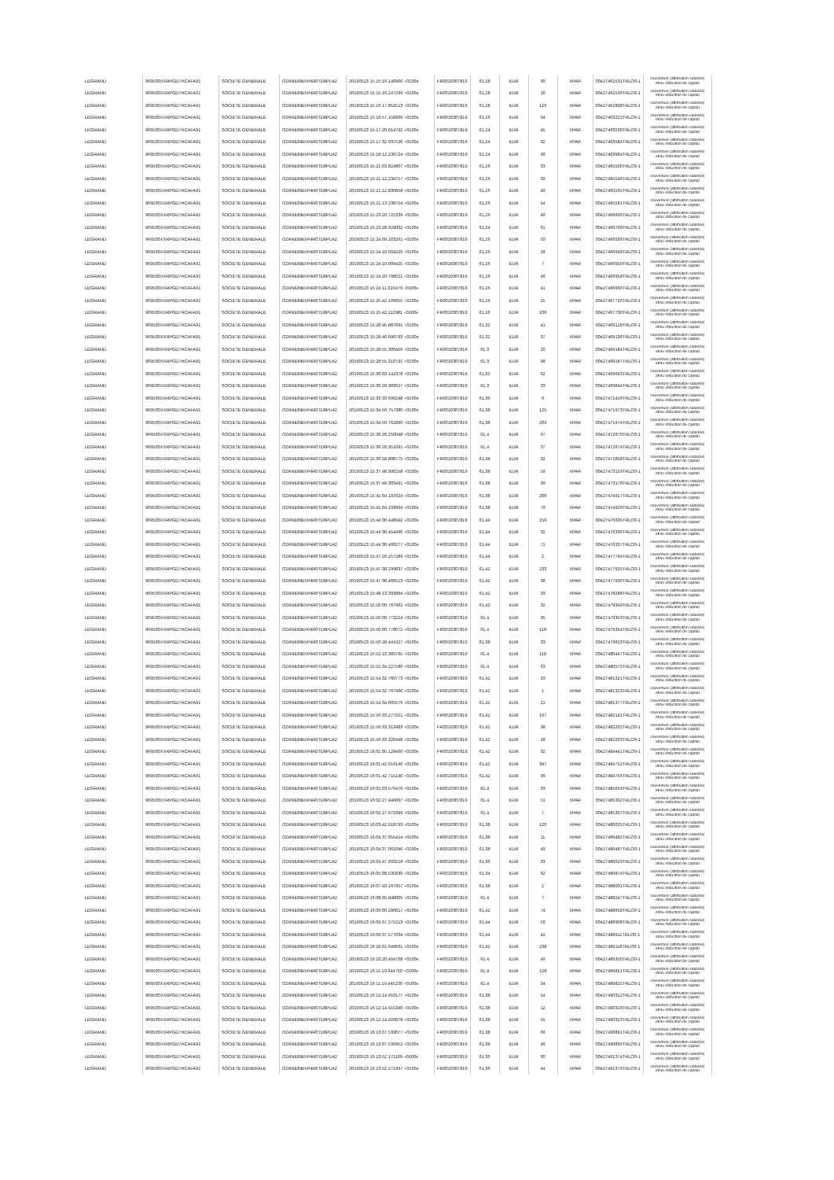| LEGRAND | 969500XXRPGD7HCAFA91 | SOCIETE GENERALE | O2RNE8IBXP4R0TD8PU42 | 20190523 15:15:16.146966 +0100s | FR0010307819 | 61,28 | EUR | 60 | XPAR | 00427462531TRLO0-1 | couverture (attribution salariée) et/ou réduction de capital |
| LEGRAND | 969500XXRPGD7HCAFA91 | SOCIETE GENERALE | O2RNE8IBXP4R0TD8PU42 | 20190523 15:15:16.247299 +0100s | FR0010307819 | 61,28 | EUR | 10 | XPAR | 00427462536TRLO0-1 | couverture (attribution salariée) et/ou réduction de capital |
| LEGRAND | 969500XXRPGD7HCAFA91 | SOCIETE GENERALE | O2RNE8IBXP4R0TD8PU42 | 20190523 15:16:17.852513 +0100s | FR0010307819 | 61,28 | EUR | 126 | XPAR | 00427462898TRLO0-1 | couverture (attribution salariée) et/ou réduction de capital |
| LEGRAND | 969500XXRPGD7HCAFA91 | SOCIETE GENERALE | O2RNE8IBXP4R0TD8PU42 | 20190523 15:16:57.158906 +0100s | FR0010307819 | 61,26 | EUR | 64 | XPAR | 00427463222TRLO0-1 | couverture (attribution salariée) et/ou réduction de capital |
| LEGRAND | 969500XXRPGD7HCAFA91 | SOCIETE GENERALE | O2RNE8IBXP4R0TD8PU42 | 20190523 15:17:20.014792 +0100s | FR0010307819 | 61,24 | EUR | 45 | XPAR | 00427463530TRLO0-1 | couverture (attribution salariée) et/ou réduction de capital |
| LEGRAND | 969500XXRPGD7HCAFA91 | SOCIETE GENERALE | O2RNE8IBXP4R0TD8PU42 | 20190523 15:17:32.037520 +0100s | FR0010307819 | 61,24 | EUR | 32 | XPAR | 00427463584TRLO0-1 | couverture (attribution salariée) et/ou réduction de capital |
| LEGRAND | 969500XXRPGD7HCAFA91 | SOCIETE GENERALE | O2RNE8IBXP4R0TD8PU42 | 20190523 15:18:12.236724 +0100s | FR0010307819 | 61,24 | EUR | 90 | XPAR | 00427463984TRLO0-1 | couverture (attribution salariée) et/ou réduction de capital |
| LEGRAND | 969500XXRPGD7HCAFA91 | SOCIETE GENERALE | O2RNE8IBXP4R0TD8PU42 | 20190523 15:21:03.824807 +0100s | FR0010307819 | 61,26 | EUR | 33 | XPAR | 00427465500TRLO0-1 | couverture (attribution salariée) et/ou réduction de capital |
| LEGRAND | 969500XXRPGD7HCAFA91 | SOCIETE GENERALE | O2RNE8IBXP4R0TD8PU42 | 20190523 15:21:12.234757 +0100s | FR0010307819 | 61,26 | EUR | 30 | XPAR | 00427465546TRLO0-1 | couverture (attribution salariée) et/ou réduction de capital |
| LEGRAND | 969500XXRPGD7HCAFA91 | SOCIETE GENERALE | O2RNE8IBXP4R0TD8PU42 | 20190523 15:21:12.836858 +0100s | FR0010307819 | 61,26 | EUR | 40 | XPAR | 00427465565TRLO0-1 | couverture (attribution salariée) et/ou réduction de capital |
| LEGRAND | 969500XXRPGD7HCAFA91 | SOCIETE GENERALE | O2RNE8IBXP4R0TD8PU42 | 20190523 15:21:13.238754 +0100s | FR0010307819 | 61,26 | EUR | 54 | XPAR | 00427465581TRLO0-1 | couverture (attribution salariée) et/ou réduction de capital |
| LEGRAND | 969500XXRPGD7HCAFA91 | SOCIETE GENERALE | O2RNE8IBXP4R0TD8PU42 | 20190523 15:23:26.725339 +0100s | FR0010307819 | 61,26 | EUR | 46 | XPAR | 00427466696TRLO0-1 | couverture (attribution salariée) et/ou réduction de capital |
| LEGRAND | 969500XXRPGD7HCAFA91 | SOCIETE GENERALE | O2RNE8IBXP4R0TD8PU42 | 20190523 15:23:28.929002 +0100s | FR0010307819 | 61,24 | EUR | 61 | XPAR | 00427466700TRLO0-1 | couverture (attribution salariée) et/ou réduction de capital |
| LEGRAND | 969500XXRPGD7HCAFA91 | SOCIETE GENERALE | O2RNE8IBXP4R0TD8PU42 | 20190523 15:24:09.103261 +0100s | FR0010307819 | 61,26 | EUR | 50 | XPAR | 00427466936TRLO0-1 | couverture (attribution salariée) et/ou réduction de capital |
| LEGRAND | 969500XXRPGD7HCAFA91 | SOCIETE GENERALE | O2RNE8IBXP4R0TD8PU42 | 20190523 15:24:10.004220 +0100s | FR0010307819 | 61,26 | EUR | 28 | XPAR | 00427466948TRLO0-1 | couverture (attribution salariée) et/ou réduction de capital |
| LEGRAND | 969500XXRPGD7HCAFA91 | SOCIETE GENERALE | O2RNE8IBXP4R0TD8PU42 | 20190523 15:24:10.009425 +0100s | FR0010307819 | 61,26 | EUR | 7 | XPAR | 00427466950TRLO0-1 | couverture (attribution salariée) et/ou réduction de capital |
| LEGRAND | 969500XXRPGD7HCAFA91 | SOCIETE GENERALE | O2RNE8IBXP4R0TD8PU42 | 20190523 15:24:10.708021 +0100s | FR0010307819 | 61,26 | EUR | 46 | XPAR | 00427466958TRLO0-1 | couverture (attribution salariée) et/ou réduction de capital |
| LEGRAND | 969500XXRPGD7HCAFA91 | SOCIETE GENERALE | O2RNE8IBXP4R0TD8PU42 | 20190523 15:24:11.310479 +0100s | FR0010307819 | 61,26 | EUR | 41 | XPAR | 00427466966TRLO0-1 | couverture (attribution salariée) et/ou réduction de capital |
| LEGRAND | 969500XXRPGD7HCAFA91 | SOCIETE GENERALE | O2RNE8IBXP4R0TD8PU42 | 20190523 15:25:42.109055 +0100s | FR0010307819 | 61,26 | EUR | 25 | XPAR | 00427467726TRLO0-1 | couverture (attribution salariée) et/ou réduction de capital |
| LEGRAND | 969500XXRPGD7HCAFA91 | SOCIETE GENERALE | O2RNE8IBXP4R0TD8PU42 | 20190523 15:25:42.112981 +0100s | FR0010307819 | 61,26 | EUR | 106 | XPAR | 00427467730TRLO0-1 | couverture (attribution salariée) et/ou réduction de capital |
| LEGRAND | 969500XXRPGD7HCAFA91 | SOCIETE GENERALE | O2RNE8IBXP4R0TD8PU42 | 20190523 15:28:45.887091 +0100s | FR0010307819 | 61,32 | EUR | 41 | XPAR | 00427469128TRLO0-1 | couverture (attribution salariée) et/ou réduction de capital |
| LEGRAND | 969500XXRPGD7HCAFA91 | SOCIETE GENERALE | O2RNE8IBXP4R0TD8PU42 | 20190523 15:28:46.690793 +0100s | FR0010307819 | 61,32 | EUR | 37 | XPAR | 00427469136TRLO0-1 | couverture (attribution salariée) et/ou réduction de capital |
| LEGRAND | 969500XXRPGD7HCAFA91 | SOCIETE GENERALE | O2RNE8IBXP4R0TD8PU42 | 20190523 15:28:55.306456 +0100s | FR0010307819 | 61,3 | EUR | 20 | XPAR | 00427469184TRLO0-1 | couverture (attribution salariée) et/ou réduction de capital |
| LEGRAND | 969500XXRPGD7HCAFA91 | SOCIETE GENERALE | O2RNE8IBXP4R0TD8PU42 | 20190523 15:28:55.310791 +0100s | FR0010307819 | 61,3 | EUR | 98 | XPAR | 00427469187TRLO0-1 | couverture (attribution salariée) et/ou réduction de capital |
| LEGRAND | 969500XXRPGD7HCAFA91 | SOCIETE GENERALE | O2RNE8IBXP4R0TD8PU42 | 20190523 15:30:03.142378 +0100s | FR0010307819 | 61,32 | EUR | 62 | XPAR | 00427469643TRLO0-1 | couverture (attribution salariée) et/ou réduction de capital |
| LEGRAND | 969500XXRPGD7HCAFA91 | SOCIETE GENERALE | O2RNE8IBXP4R0TD8PU42 | 20190523 15:30:29.383627 +0100s | FR0010307819 | 61,3 | EUR | 33 | XPAR | 00427469844TRLO0-1 | couverture (attribution salariée) et/ou réduction de capital |
| LEGRAND | 969500XXRPGD7HCAFA91 | SOCIETE GENERALE | O2RNE8IBXP4R0TD8PU42 | 20190523 15:33:33.696248 +0100s | FR0010307819 | 61,36 | EUR | 6 | XPAR | 00427471416TRLO0-1 | couverture (attribution salariée) et/ou réduction de capital |
| LEGRAND | 969500XXRPGD7HCAFA91 | SOCIETE GENERALE | O2RNE8IBXP4R0TD8PU42 | 20190523 15:34:56.757380 +0100s | FR0010307819 | 61,38 | EUR | 125 | XPAR | 00427471973TRLO0-1 | couverture (attribution salariée) et/ou réduction de capital |
| LEGRAND | 969500XXRPGD7HCAFA91 | SOCIETE GENERALE | O2RNE8IBXP4R0TD8PU42 | 20190523 15:34:56.762896 +0100s | FR0010307819 | 61,38 | EUR | 209 | XPAR | 00427471974TRLO0-1 | couverture (attribution salariée) et/ou réduction de capital |
| LEGRAND | 969500XXRPGD7HCAFA91 | SOCIETE GENERALE | O2RNE8IBXP4R0TD8PU42 | 20190523 15:36:26.250048 +0100s | FR0010307819 | 61,4 | EUR | 97 | XPAR | 00427472670TRLO0-1 | couverture (attribution salariée) et/ou réduction de capital |
| LEGRAND | 969500XXRPGD7HCAFA91 | SOCIETE GENERALE | O2RNE8IBXP4R0TD8PU42 | 20190523 15:36:26.351691 +0100s | FR0010307819 | 61,4 | EUR | 37 | XPAR | 00427472674TRLO0-1 | couverture (attribution salariée) et/ou réduction de capital |
| LEGRAND | 969500XXRPGD7HCAFA91 | SOCIETE GENERALE | O2RNE8IBXP4R0TD8PU42 | 20190523 15:36:58.808775 +0100s | FR0010307819 | 61,38 | EUR | 32 | XPAR | 00427472858TRLO0-1 | couverture (attribution salariée) et/ou réduction de capital |
| LEGRAND | 969500XXRPGD7HCAFA91 | SOCIETE GENERALE | O2RNE8IBXP4R0TD8PU42 | 20190523 15:37:48.900258 +0100s | FR0010307819 | 61,38 | EUR | 59 | XPAR | 00427473159TRLO0-1 | couverture (attribution salariée) et/ou réduction de capital |
| LEGRAND | 969500XXRPGD7HCAFA91 | SOCIETE GENERALE | O2RNE8IBXP4R0TD8PU42 | 20190523 15:37:49.303491 +0100s | FR0010307819 | 61,38 | EUR | 39 | XPAR | 00427473178TRLO0-1 | couverture (attribution salariée) et/ou réduction de capital |
| LEGRAND | 969500XXRPGD7HCAFA91 | SOCIETE GENERALE | O2RNE8IBXP4R0TD8PU42 | 20190523 15:41:04.187024 +0100s | FR0010307819 | 61,38 | EUR | 206 | XPAR | 00427474917TRLO0-1 | couverture (attribution salariée) et/ou réduction de capital |
| LEGRAND | 969500XXRPGD7HCAFA91 | SOCIETE GENERALE | O2RNE8IBXP4R0TD8PU42 | 20190523 15:41:04.193604 +0100s | FR0010307819 | 61,38 | EUR | 70 | XPAR | 00427474920TRLO0-1 | couverture (attribution salariée) et/ou réduction de capital |
| LEGRAND | 969500XXRPGD7HCAFA91 | SOCIETE GENERALE | O2RNE8IBXP4R0TD8PU42 | 20190523 15:44:30.448942 +0100s | FR0010307819 | 61,44 | EUR | 156 | XPAR | 00427476335TRLO0-1 | couverture (attribution salariée) et/ou réduction de capital |
| LEGRAND | 969500XXRPGD7HCAFA91 | SOCIETE GENERALE | O2RNE8IBXP4R0TD8PU42 | 20190523 15:44:30.454490 +0100s | FR0010307819 | 61,44 | EUR | 32 | XPAR | 00427476336TRLO0-1 | couverture (attribution salariée) et/ou réduction de capital |
| LEGRAND | 969500XXRPGD7HCAFA91 | SOCIETE GENERALE | O2RNE8IBXP4R0TD8PU42 | 20190523 15:44:30.460277 +0100s | FR0010307819 | 61,44 | EUR | 71 | XPAR | 00427476337TRLO0-1 | couverture (attribution salariée) et/ou réduction de capital |
| LEGRAND | 969500XXRPGD7HCAFA91 | SOCIETE GENERALE | O2RNE8IBXP4R0TD8PU42 | 20190523 15:47:26.257289 +0100s | FR0010307819 | 61,44 | EUR | 2 | XPAR | 00427477794TRLO0-1 | couverture (attribution salariée) et/ou réduction de capital |
| LEGRAND | 969500XXRPGD7HCAFA91 | SOCIETE GENERALE | O2RNE8IBXP4R0TD8PU42 | 20190523 15:47:38.299837 +0100s | FR0010307819 | 61,42 | EUR | 233 | XPAR | 00427477925TRLO0-1 | couverture (attribution salariée) et/ou réduction de capital |
| LEGRAND | 969500XXRPGD7HCAFA91 | SOCIETE GENERALE | O2RNE8IBXP4R0TD8PU42 | 20190523 15:47:38.400513 +0100s | FR0010307819 | 61,42 | EUR | 38 | XPAR | 00427477930TRLO0-1 | couverture (attribution salariée) et/ou réduction de capital |
| LEGRAND | 969500XXRPGD7HCAFA91 | SOCIETE GENERALE | O2RNE8IBXP4R0TD8PU42 | 20190523 15:48:13.393884 +0100s | FR0010307819 | 61,42 | EUR | 33 | XPAR | 00427478288TRLO0-1 | couverture (attribution salariée) et/ou réduction de capital |
| LEGRAND | 969500XXRPGD7HCAFA91 | SOCIETE GENERALE | O2RNE8IBXP4R0TD8PU42 | 20190523 15:50:00.767962 +0100s | FR0010307819 | 61,42 | EUR | 32 | XPAR | 00427479349TRLO0-1 | couverture (attribution salariée) et/ou réduction de capital |
| LEGRAND | 969500XXRPGD7HCAFA91 | SOCIETE GENERALE | O2RNE8IBXP4R0TD8PU42 | 20190523 15:50:00.773224 +0100s | FR0010307819 | 61,4 | EUR | 35 | XPAR | 00427479353TRLO0-1 | couverture (attribution salariée) et/ou réduction de capital |
| LEGRAND | 969500XXRPGD7HCAFA91 | SOCIETE GENERALE | O2RNE8IBXP4R0TD8PU42 | 20190523 15:50:00.778072 +0100s | FR0010307819 | 61,4 | EUR | 118 | XPAR | 00427479354TRLO0-1 | couverture (attribution salariée) et/ou réduction de capital |
| LEGRAND | 969500XXRPGD7HCAFA91 | SOCIETE GENERALE | O2RNE8IBXP4R0TD8PU42 | 20190523 15:50:28.441927 +0100s | FR0010307819 | 61,38 | EUR | 33 | XPAR | 00427479623TRLO0-1 | couverture (attribution salariée) et/ou réduction de capital |
| LEGRAND | 969500XXRPGD7HCAFA91 | SOCIETE GENERALE | O2RNE8IBXP4R0TD8PU42 | 20190523 15:52:10.383765 +0100s | FR0010307819 | 61,4 | EUR | 118 | XPAR | 00427480447TRLO0-1 | couverture (attribution salariée) et/ou réduction de capital |
| LEGRAND | 969500XXRPGD7HCAFA91 | SOCIETE GENERALE | O2RNE8IBXP4R0TD8PU42 | 20190523 15:52:34.227586 +0100s | FR0010307819 | 61,4 | EUR | 63 | XPAR | 00427480575TRLO0-1 | couverture (attribution salariée) et/ou réduction de capital |
| LEGRAND | 969500XXRPGD7HCAFA91 | SOCIETE GENERALE | O2RNE8IBXP4R0TD8PU42 | 20190523 15:54:32.760773 +0100s | FR0010307819 | 61,42 | EUR | 29 | XPAR | 00427481321TRLO0-1 | couverture (attribution salariée) et/ou réduction de capital |
| LEGRAND | 969500XXRPGD7HCAFA91 | SOCIETE GENERALE | O2RNE8IBXP4R0TD8PU42 | 20190523 15:54:32.767960 +0100s | FR0010307819 | 61,42 | EUR | 1 | XPAR | 00427481323TRLO0-1 | couverture (attribution salariée) et/ou réduction de capital |
| LEGRAND | 969500XXRPGD7HCAFA91 | SOCIETE GENERALE | O2RNE8IBXP4R0TD8PU42 | 20190523 15:54:34.065579 +0100s | FR0010307819 | 61,42 | EUR | 21 | XPAR | 00427481377TRLO0-1 | couverture (attribution salariée) et/ou réduction de capital |
| LEGRAND | 969500XXRPGD7HCAFA91 | SOCIETE GENERALE | O2RNE8IBXP4R0TD8PU42 | 20190523 15:56:33.277251 +0100s | FR0010307819 | 61,42 | EUR | 197 | XPAR | 00427482191TRLO0-1 | couverture (attribution salariée) et/ou réduction de capital |
| LEGRAND | 969500XXRPGD7HCAFA91 | SOCIETE GENERALE | O2RNE8IBXP4R0TD8PU42 | 20190523 15:56:33.313483 +0100s | FR0010307819 | 61,42 | EUR | 38 | XPAR | 00427482202TRLO0-1 | couverture (attribution salariée) et/ou réduction de capital |
| LEGRAND | 969500XXRPGD7HCAFA91 | SOCIETE GENERALE | O2RNE8IBXP4R0TD8PU42 | 20190523 15:56:33.320448 +0100s | FR0010307819 | 61,42 | EUR | 28 | XPAR | 00427482203TRLO0-1 | couverture (attribution salariée) et/ou réduction de capital |
| LEGRAND | 969500XXRPGD7HCAFA91 | SOCIETE GENERALE | O2RNE8IBXP4R0TD8PU42 | 20190523 16:01:05.128460 +0100s | FR0010307819 | 61,42 | EUR | 32 | XPAR | 00427484441TRLO0-1 | couverture (attribution salariée) et/ou réduction de capital |
| LEGRAND | 969500XXRPGD7HCAFA91 | SOCIETE GENERALE | O2RNE8IBXP4R0TD8PU42 | 20190523 16:01:42.616140 +0100s | FR0010307819 | 61,42 | EUR | 347 | XPAR | 00427484752TRLO0-1 | couverture (attribution salariée) et/ou réduction de capital |
| LEGRAND | 969500XXRPGD7HCAFA91 | SOCIETE GENERALE | O2RNE8IBXP4R0TD8PU42 | 20190523 16:01:42.715140 +0100s | FR0010307819 | 61,42 | EUR | 36 | XPAR | 00427484756TRLO0-1 | couverture (attribution salariée) et/ou réduction de capital |
| LEGRAND | 969500XXRPGD7HCAFA91 | SOCIETE GENERALE | O2RNE8IBXP4R0TD8PU42 | 20190523 16:02:03.576470 +0100s | FR0010307819 | 61,4 | EUR | 33 | XPAR | 00427485059TRLO0-1 | couverture (attribution salariée) et/ou réduction de capital |
| LEGRAND | 969500XXRPGD7HCAFA91 | SOCIETE GENERALE | O2RNE8IBXP4R0TD8PU42 | 20190523 16:02:27.946007 +0100s | FR0010307819 | 61,4 | EUR | 51 | XPAR | 00427485332TRLO0-1 | couverture (attribution salariée) et/ou réduction de capital |
| LEGRAND | 969500XXRPGD7HCAFA91 | SOCIETE GENERALE | O2RNE8IBXP4R0TD8PU42 | 20190523 16:02:27.972999 +0100s | FR0010307819 | 61,4 | EUR | 7 | XPAR | 00427485337TRLO0-1 | couverture (attribution salariée) et/ou réduction de capital |
| LEGRAND | 969500XXRPGD7HCAFA91 | SOCIETE GENERALE | O2RNE8IBXP4R0TD8PU42 | 20190523 16:03:42.618793 +0100s | FR0010307819 | 61,38 | EUR | 120 | XPAR | 00427486025TRLO0-1 | couverture (attribution salariée) et/ou réduction de capital |
| LEGRAND | 969500XXRPGD7HCAFA91 | SOCIETE GENERALE | O2RNE8IBXP4R0TD8PU42 | 20190523 16:04:37.055414 +0100s | FR0010307819 | 61,38 | EUR | 11 | XPAR | 00427486482TRLO0-1 | couverture (attribution salariée) et/ou réduction de capital |
| LEGRAND | 969500XXRPGD7HCAFA91 | SOCIETE GENERALE | O2RNE8IBXP4R0TD8PU42 | 20190523 16:04:37.061046 +0100s | FR0010307819 | 61,38 | EUR | 49 | XPAR | 00427486487TRLO0-1 | couverture (attribution salariée) et/ou réduction de capital |
| LEGRAND | 969500XXRPGD7HCAFA91 | SOCIETE GENERALE | O2RNE8IBXP4R0TD8PU42 | 20190523 16:04:47.093218 +0100s | FR0010307819 | 61,36 | EUR | 33 | XPAR | 00427486629TRLO0-1 | couverture (attribution salariée) et/ou réduction de capital |
| LEGRAND | 969500XXRPGD7HCAFA91 | SOCIETE GENERALE | O2RNE8IBXP4R0TD8PU42 | 20190523 16:05:08.535830 +0100s | FR0010307819 | 61,34 | EUR | 32 | XPAR | 00427486874TRLO0-1 | couverture (attribution salariée) et/ou réduction de capital |
| LEGRAND | 969500XXRPGD7HCAFA91 | SOCIETE GENERALE | O2RNE8IBXP4R0TD8PU42 | 20190523 16:07:43.167957 +0100s | FR0010307819 | 61,38 | EUR | 2 | XPAR | 00427488001TRLO0-1 | couverture (attribution salariée) et/ou réduction de capital |
| LEGRAND | 969500XXRPGD7HCAFA91 | SOCIETE GENERALE | O2RNE8IBXP4R0TD8PU42 | 20190523 16:08:05.848005 +0100s | FR0010307819 | 61,4 | EUR | 7 | XPAR | 00427488247TRLO0-1 | couverture (attribution salariée) et/ou réduction de capital |
| LEGRAND | 969500XXRPGD7HCAFA91 | SOCIETE GENERALE | O2RNE8IBXP4R0TD8PU42 | 20190523 16:09:00.286817 +0100s | FR0010307819 | 61,42 | EUR | 74 | XPAR | 00427488650TRLO0-1 | couverture (attribution salariée) et/ou réduction de capital |
| LEGRAND | 969500XXRPGD7HCAFA91 | SOCIETE GENERALE | O2RNE8IBXP4R0TD8PU42 | 20190523 16:09:37.275213 +0100s | FR0010307819 | 61,44 | EUR | 50 | XPAR | 00427488908TRLO0-1 | couverture (attribution salariée) et/ou réduction de capital |
| LEGRAND | 969500XXRPGD7HCAFA91 | SOCIETE GENERALE | O2RNE8IBXP4R0TD8PU42 | 20190523 16:09:37.577634 +0100s | FR0010307819 | 61,44 | EUR | 42 | XPAR | 00427488911TRLO0-1 | couverture (attribution salariée) et/ou réduction de capital |
| LEGRAND | 969500XXRPGD7HCAFA91 | SOCIETE GENERALE | O2RNE8IBXP4R0TD8PU42 | 20190523 16:10:01.649661 +0100s | FR0010307819 | 61,42 | EUR | 238 | XPAR | 00427489118TRLO0-1 | couverture (attribution salariée) et/ou réduction de capital |
| LEGRAND | 969500XXRPGD7HCAFA91 | SOCIETE GENERALE | O2RNE8IBXP4R0TD8PU42 | 20190523 16:10:20.404708 +0100s | FR0010307819 | 61,4 | EUR | 46 | XPAR | 00427489350TRLO0-1 | couverture (attribution salariée) et/ou réduction de capital |
| LEGRAND | 969500XXRPGD7HCAFA91 | SOCIETE GENERALE | O2RNE8IBXP4R0TD8PU42 | 20190523 16:11:19.344750 +0100s | FR0010307819 | 61,4 | EUR | 128 | XPAR | 00427489821TRLO0-1 | couverture (attribution salariée) et/ou réduction de capital |
| LEGRAND | 969500XXRPGD7HCAFA91 | SOCIETE GENERALE | O2RNE8IBXP4R0TD8PU42 | 20190523 16:11:19.445230 +0100s | FR0010307819 | 61,4 | EUR | 34 | XPAR | 00427489825TRLO0-1 | couverture (attribution salariée) et/ou réduction de capital |
| LEGRAND | 969500XXRPGD7HCAFA91 | SOCIETE GENERALE | O2RNE8IBXP4R0TD8PU42 | 20190523 16:12:14.910177 +0100s | FR0010307819 | 61,38 | EUR | 54 | XPAR | 00427490312TRLO0-1 | couverture (attribution salariée) et/ou réduction de capital |
| LEGRAND | 969500XXRPGD7HCAFA91 | SOCIETE GENERALE | O2RNE8IBXP4R0TD8PU42 | 20190523 16:12:14.915340 +0100s | FR0010307819 | 61,38 | EUR | 12 | XPAR | 00427490316TRLO0-1 | couverture (attribution salariée) et/ou réduction de capital |
| LEGRAND | 969500XXRPGD7HCAFA91 | SOCIETE GENERALE | O2RNE8IBXP4R0TD8PU42 | 20190523 16:12:14.926878 +0100s | FR0010307819 | 61,38 | EUR | 55 | XPAR | 00427490323TRLO0-1 | couverture (attribution salariée) et/ou réduction de capital |
| LEGRAND | 969500XXRPGD7HCAFA91 | SOCIETE GENERALE | O2RNE8IBXP4R0TD8PU42 | 20190523 16:13:07.533077 +0100s | FR0010307819 | 61,38 | EUR | 66 | XPAR | 00427490891TRLO0-1 | couverture (attribution salariée) et/ou réduction de capital |
| LEGRAND | 969500XXRPGD7HCAFA91 | SOCIETE GENERALE | O2RNE8IBXP4R0TD8PU42 | 20190523 16:13:07.539952 +0100s | FR0010307819 | 61,38 | EUR | 46 | XPAR | 00427490895TRLO0-1 | couverture (attribution salariée) et/ou réduction de capital |
| LEGRAND | 969500XXRPGD7HCAFA91 | SOCIETE GENERALE | O2RNE8IBXP4R0TD8PU42 | 20190523 16:13:52.171109 +0100s | FR0010307819 | 61,36 | EUR | 60 | XPAR | 00427491374TRLO0-1 | couverture (attribution salariée) et/ou réduction de capital |
| LEGRAND | 969500XXRPGD7HCAFA91 | SOCIETE GENERALE | O2RNE8IBXP4R0TD8PU42 | 20190523 16:13:52.271997 +0100s | FR0010307819 | 61,36 | EUR | 44 | XPAR | 00427491379TRLO0-1 | couverture (attribution salariée) et/ou réduction de capital |